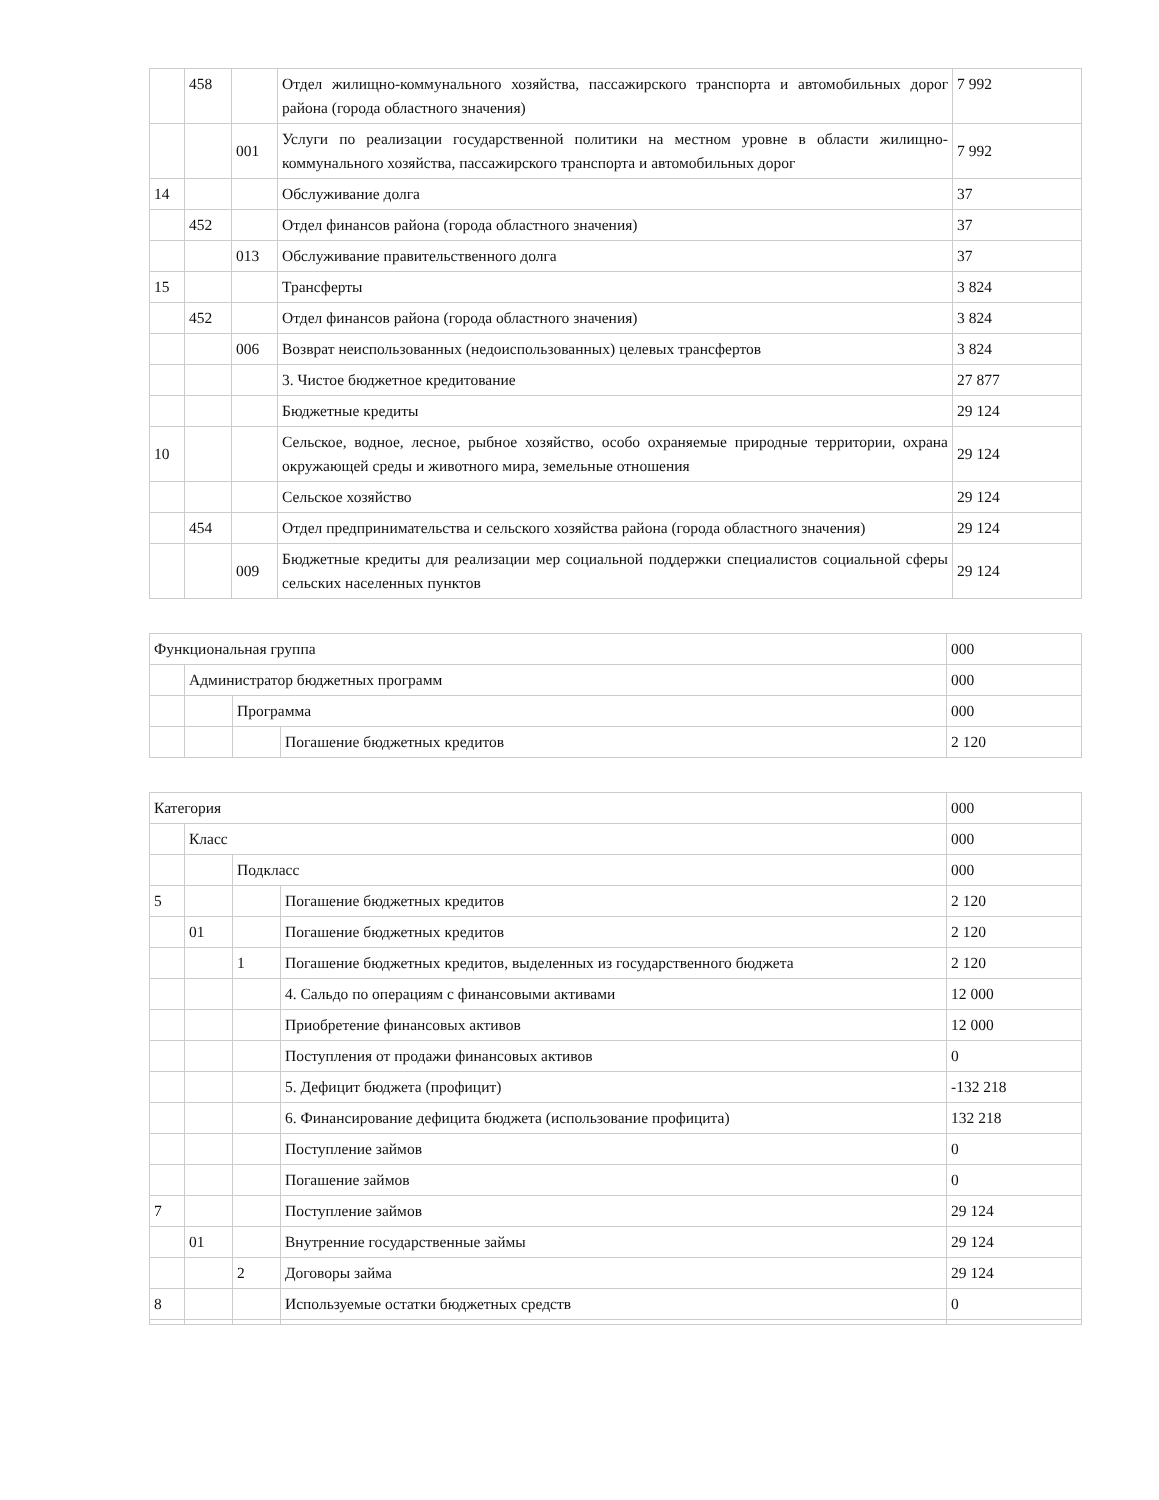| | 458 | | Отдел жилищно-коммунального хозяйства, пассажирского транспорта и автомобильных дорог района (города областного значения) | 7 992 |
| | | 001 | Услуги по реализации государственной политики на местном уровне в области жилищно-коммунального хозяйства, пассажирского транспорта и автомобильных дорог | 7 992 |
| 14 | | | Обслуживание долга | 37 |
| | 452 | | Отдел финансов района (города областного значения) | 37 |
| | | 013 | Обслуживание правительственного долга | 37 |
| 15 | | | Трансферты | 3 824 |
| | 452 | | Отдел финансов района (города областного значения) | 3 824 |
| | | 006 | Возврат неиспользованных (недоиспользованных) целевых трансфертов | 3 824 |
| | | | 3. Чистое бюджетное кредитование | 27 877 |
| | | | Бюджетные кредиты | 29 124 |
| 10 | | | Сельское, водное, лесное, рыбное хозяйство, особо охраняемые природные территории, охрана окружающей среды и животного мира, земельные отношения | 29 124 |
| | | | Сельское хозяйство | 29 124 |
| | 454 | | Отдел предпринимательства и сельского хозяйства района (города областного значения) | 29 124 |
| | | 009 | Бюджетные кредиты для реализации мер социальной поддержки специалистов социальной сферы сельских населенных пунктов | 29 124 |
| Функциональная группа | | | | 000 |
| | Администратор бюджетных программ | | | 000 |
| | | Программа | | 000 |
| | | | Погашение бюджетных кредитов | 2 120 |
| Категория | | | | 000 |
| | Класс | | | 000 |
| | | Подкласс | | 000 |
| 5 | | | Погашение бюджетных кредитов | 2 120 |
| | 01 | | Погашение бюджетных кредитов | 2 120 |
| | | 1 | Погашение бюджетных кредитов, выделенных из государственного бюджета | 2 120 |
| | | | 4. Сальдо по операциям с финансовыми активами | 12 000 |
| | | | Приобретение финансовых активов | 12 000 |
| | | | Поступления от продажи финансовых активов | 0 |
| | | | 5. Дефицит бюджета (профицит) | -132 218 |
| | | | 6. Финансирование дефицита бюджета (использование профицита) | 132 218 |
| | | | Поступление займов | 0 |
| | | | Погашение займов | 0 |
| 7 | | | Поступление займов | 29 124 |
| | 01 | | Внутренние государственные займы | 29 124 |
| | | 2 | Договоры займа | 29 124 |
| 8 | | | Используемые остатки бюджетных средств | 0 |